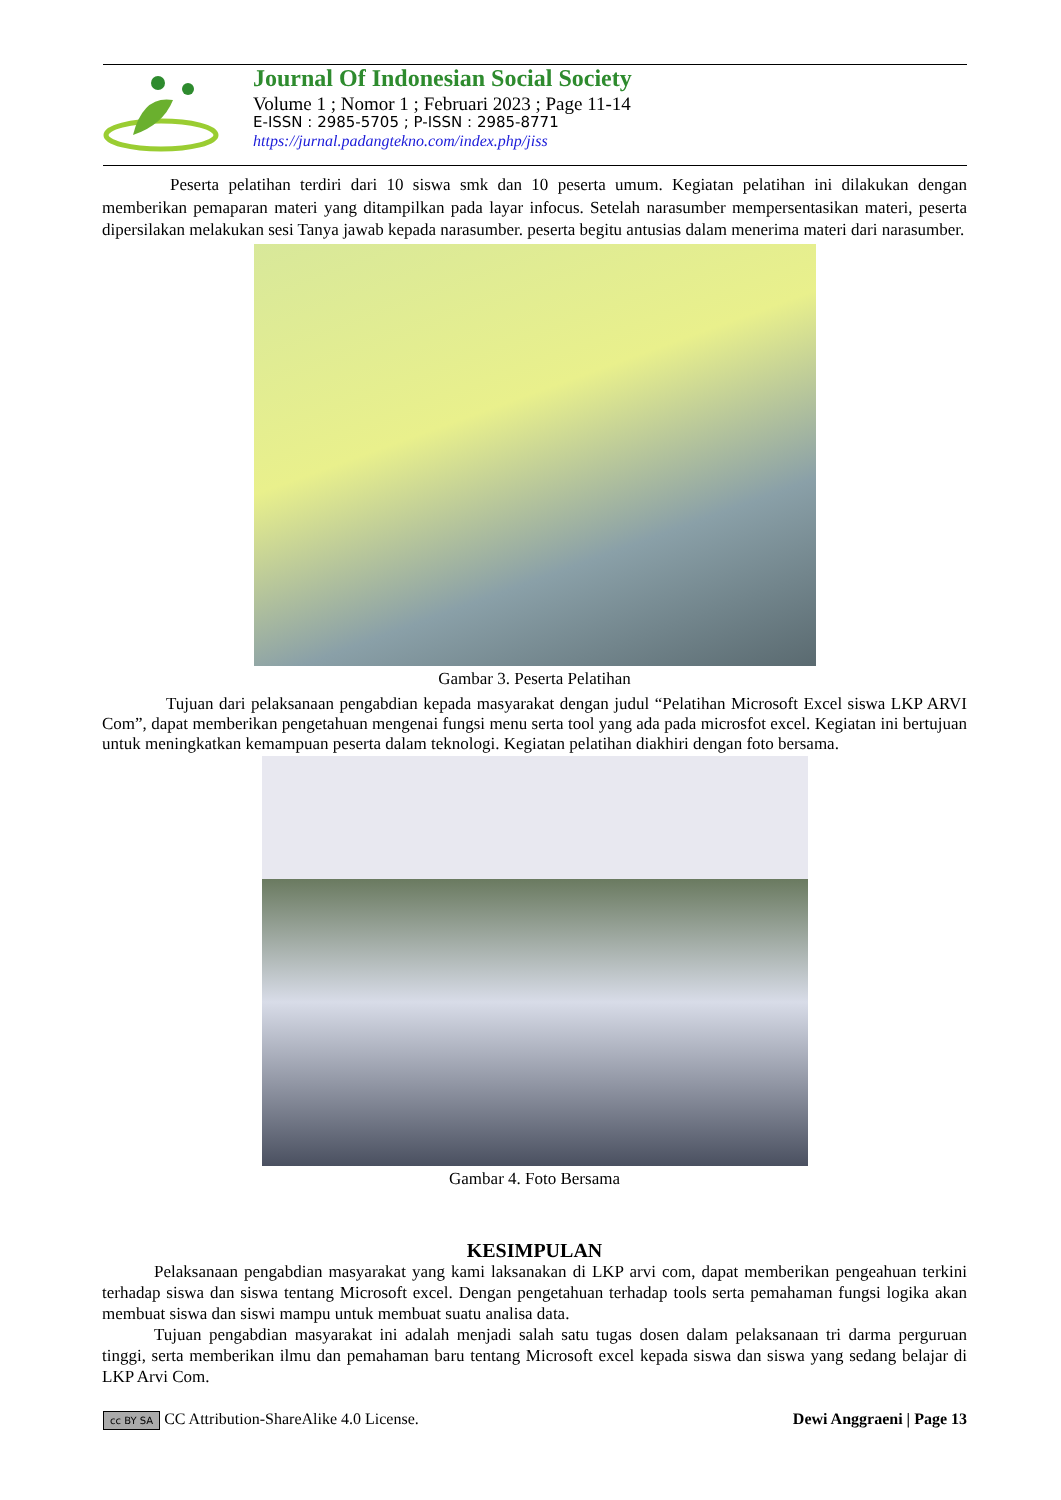Journal Of Indonesian Social Society
Volume 1 ; Nomor 1 ; Februari 2023 ; Page 11-14
E-ISSN : 2985-5705 ; P-ISSN : 2985-8771
https://jurnal.padangtekno.com/index.php/jiss
Peserta pelatihan terdiri dari 10 siswa smk dan 10 peserta umum. Kegiatan pelatihan ini dilakukan dengan memberikan pemaparan materi yang ditampilkan pada layar infocus. Setelah narasumber mempersentasikan materi, peserta dipersilakan melakukan sesi Tanya jawab kepada narasumber. peserta begitu antusias dalam menerima materi dari narasumber.
Gambar 3. Peserta Pelatihan
Tujuan dari pelaksanaan pengabdian kepada masyarakat dengan judul “Pelatihan Microsoft Excel siswa LKP ARVI Com”, dapat memberikan pengetahuan mengenai fungsi menu serta tool yang ada pada microsfot excel. Kegiatan ini bertujuan untuk meningkatkan kemampuan peserta dalam teknologi. Kegiatan pelatihan diakhiri dengan foto bersama.
Gambar 4. Foto Bersama
KESIMPULAN
Pelaksanaan pengabdian masyarakat yang kami laksanakan di LKP arvi com, dapat memberikan pengeahuan terkini terhadap siswa dan siswa tentang Microsoft excel. Dengan pengetahuan terhadap tools serta pemahaman fungsi logika akan membuat siswa dan siswi mampu untuk membuat suatu analisa data.
Tujuan pengabdian masyarakat ini adalah menjadi salah satu tugas dosen dalam pelaksanaan tri darma perguruan tinggi, serta memberikan ilmu dan pemahaman baru tentang Microsoft excel kepada siswa dan siswa yang sedang belajar di LKP Arvi Com.
cc BY SA CC Attribution-ShareAlike 4.0 License.
Dewi Anggraeni | Page 13